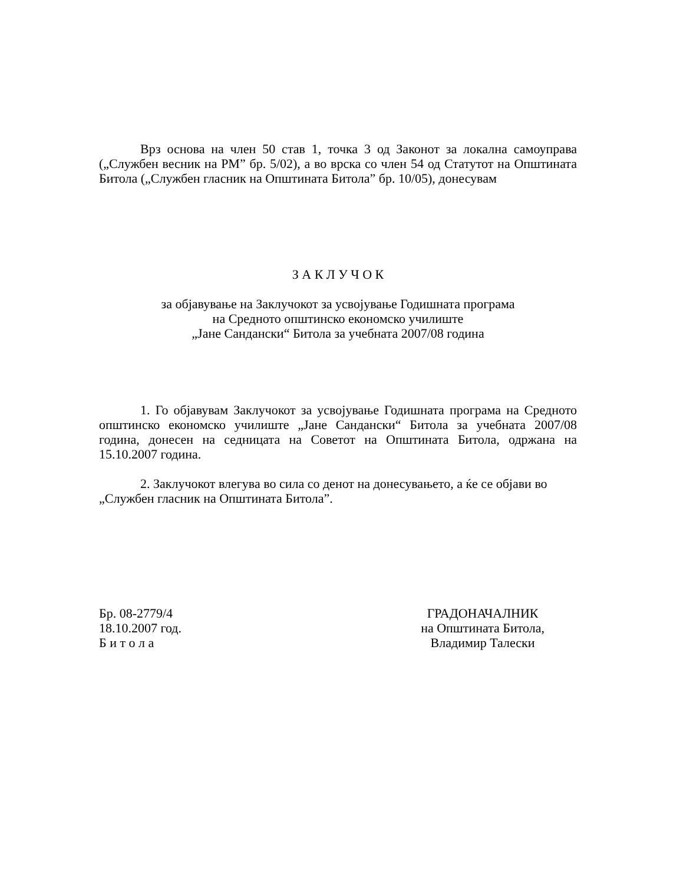Врз основа на член 50 став 1, точка 3 од Законот за локална самоуправа („Службен весник на РМ” бр. 5/02), а во врска со член 54 од Статутот на Општината Битола („Службен гласник на Општината Битола” бр. 10/05), донесувам
З А К Л У Ч О К
за објавување на Заклучокот за усвојување Годишната програма
на Средното општинско економско училиште
„Јане Сандански“ Битола за учебната 2007/08 година
1. Го објавувам Заклучокот за усвојување Годишната програма на Средното општинско економско училиште „Јане Сандански“ Битола за учебната 2007/08 година, донесен на седницата на Советот на Општината Битола, одржана на 15.10.2007 година.
2. Заклучокот влегува во сила со денот на донесувањето, а ќе се објави во „Службен гласник на Општината Битола”.
Бр. 08-2779/4
18.10.2007 год.
Б и т о л а
ГРАДОНАЧАЛНИК
на Општината Битола,
Владимир Талески